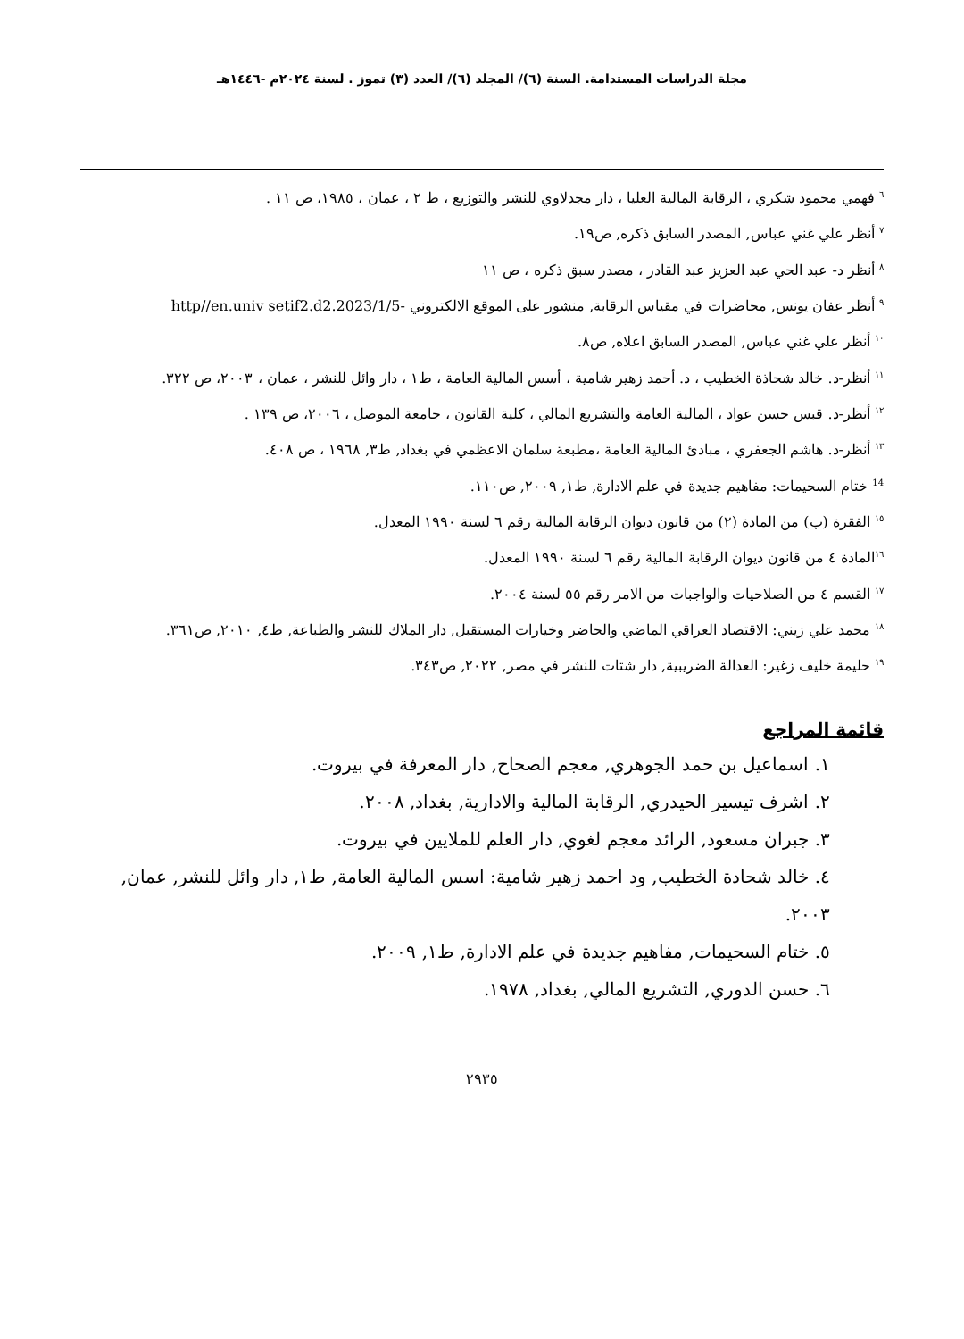مجلة الدراسات المستدامة. السنة (٦)/ المجلد (٦)/ العدد (٣) تموز . لسنة ٢٠٢٤م -١٤٤٦هـ
<sup>٦</sup> فهمي محمود شكري ، الرقابة المالية العليا ، دار مجدلاوي للنشر والتوزيع ، ط ٢ ، عمان ، ١٩٨٥، ص ١١ .
<sup>٧</sup> أنظر علي غني عباس, المصدر السابق ذكره, ص١٩.
<sup>٨</sup> أنظر د- عبد الحي عبد العزيز عبد القادر ، مصدر سبق ذكره ، ص ١١
<sup>٩</sup> أنظر عفان يونس, محاضرات في مقياس الرقابة, منشور على الموقع الالكتروني -http//en.univ setif2.d2.2023/1/5
<sup>١٠</sup> أنظر علي غني عباس, المصدر السابق اعلاه, ص٨.
<sup>١١</sup> أنظر-د. خالد شحاذة الخطيب ، د. أحمد زهير شامية ، أسس المالية العامة ، ط١ ، دار وائل للنشر ، عمان ، ٢٠٠٣، ص ٣٢٢.
<sup>١٢</sup> أنظر-د. قبس حسن عواد ، المالية العامة والتشريع المالي ، كلية القانون ، جامعة الموصل ، ٢٠٠٦، ص ١٣٩ .
<sup>١٣</sup> أنظر-د. هاشم الجعفري ، مبادئ المالية العامة ،مطبعة سلمان الاعظمي في بغداد, ط٣, ١٩٦٨ ، ص ٤٠٨.
<sup>14</sup> ختام السحيمات: مفاهيم جديدة في علم الادارة, ط١, ٢٠٠٩, ص١١٠.
<sup>١٥</sup> الفقرة (ب) من المادة (٢) من قانون ديوان الرقابة المالية رقم ٦ لسنة ١٩٩٠ المعدل.
<sup>١٦</sup> المادة ٤ من قانون ديوان الرقابة المالية رقم ٦ لسنة ١٩٩٠ المعدل.
<sup>١٧</sup> القسم ٤ من الصلاحيات والواجبات من الامر رقم ٥٥ لسنة ٢٠٠٤.
<sup>١٨</sup> محمد علي زيني: الاقتصاد العراقي الماضي والحاضر وخيارات المستقبل, دار الملاك للنشر والطباعة, ط٤, ٢٠١٠, ص٣٦١.
<sup>١٩</sup> حليمة خليف زغير: العدالة الضريبية, دار شتات للنشر في مصر, ٢٠٢٢, ص٣٤٣.
قائمة المراجع
١. اسماعيل بن حمد الجوهري, معجم الصحاح, دار المعرفة في بيروت.
٢. اشرف تيسير الحيدري, الرقابة المالية والادارية, بغداد, ٢٠٠٨.
٣. جبران مسعود, الرائد معجم لغوي, دار العلم للملايين في بيروت.
٤. خالد شحادة الخطيب, ود احمد زهير شامية: اسس المالية العامة, ط١, دار وائل للنشر, عمان, ٢٠٠٣.
٥. ختام السحيمات, مفاهيم جديدة في علم الادارة, ط١, ٢٠٠٩.
٦. حسن الدوري, التشريع المالي, بغداد, ١٩٧٨.
٢٩٣٥